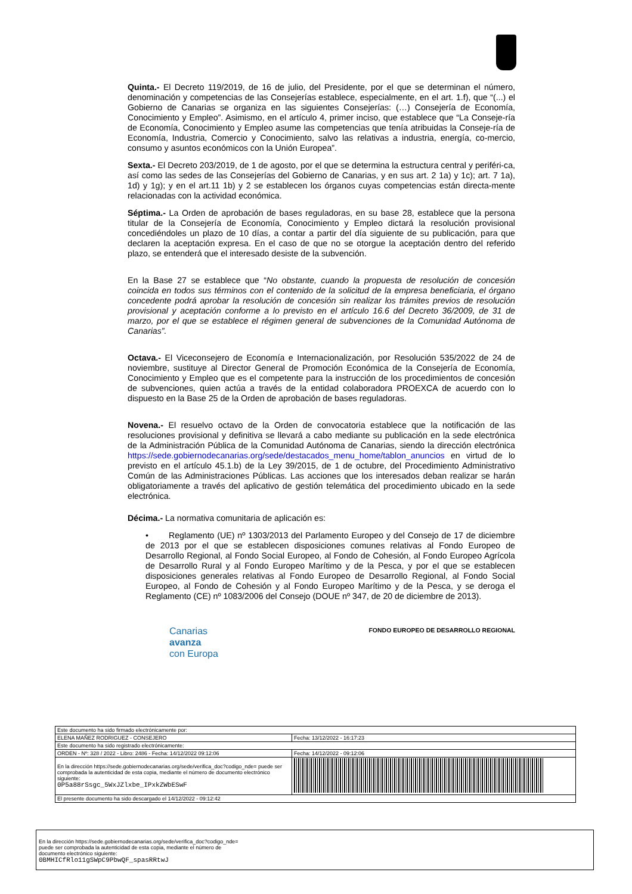Quinta.- El Decreto 119/2019, de 16 de julio, del Presidente, por el que se determinan el número, denominación y competencias de las Consejerías establece, especialmente, en el art. 1.f), que “(...) el Gobierno de Canarias se organiza en las siguientes Consejerías: (…) Consejería de Economía, Conocimiento y Empleo”. Asimismo, en el artículo 4, primer inciso, que establece que “La Conseje-ría de Economía, Conocimiento y Empleo asume las competencias que tenía atribuidas la Conseje-ría de Economía, Industria, Comercio y Conocimiento, salvo las relativas a industria, energía, co-mercio, consumo y asuntos económicos con la Unión Europea”.
Sexta.- El Decreto 203/2019, de 1 de agosto, por el que se determina la estructura central y periféri-ca, así como las sedes de las Consejerías del Gobierno de Canarias, y en sus art. 2 1a) y 1c); art. 7 1a), 1d) y 1g); y en el art.11 1b) y 2 se establecen los órganos cuyas competencias están directa-mente relacionadas con la actividad económica.
Séptima.- La Orden de aprobación de bases reguladoras, en su base 28, establece que la persona titular de la Consejería de Economía, Conocimiento y Empleo dictará la resolución provisional concediéndoles un plazo de 10 días, a contar a partir del día siguiente de su publicación, para que declaren la aceptación expresa. En el caso de que no se otorgue la aceptación dentro del referido plazo, se entenderá que el interesado desiste de la subvención.
En la Base 27 se establece que “No obstante, cuando la propuesta de resolución de concesión coincida en todos sus términos con el contenido de la solicitud de la empresa beneficiaria, el órgano concedente podrá aprobar la resolución de concesión sin realizar los trámites previos de resolución provisional y aceptación conforme a lo previsto en el artículo 16.6 del Decreto 36/2009, de 31 de marzo, por el que se establece el régimen general de subvenciones de la Comunidad Autónoma de Canarias”.
Octava.- El Viceconsejero de Economía e Internacionalización, por Resolución 535/2022 de 24 de noviembre, sustituye al Director General de Promoción Económica de la Consejería de Economía, Conocimiento y Empleo que es el competente para la instrucción de los procedimientos de concesión de subvenciones, quien actúa a través de la entidad colaboradora PROEXCA de acuerdo con lo dispuesto en la Base 25 de la Orden de aprobación de bases reguladoras.
Novena.- El resuelvo octavo de la Orden de convocatoria establece que la notificación de las resoluciones provisional y definitiva se llevará a cabo mediante su publicación en la sede electrónica de la Administración Pública de la Comunidad Autónoma de Canarias, siendo la dirección electrónica https://sede.gobiernodecanarias.org/sede/destacados_menu_home/tablon_anuncios en virtud de lo previsto en el artículo 45.1.b) de la Ley 39/2015, de 1 de octubre, del Procedimiento Administrativo Común de las Administraciones Públicas. Las acciones que los interesados deban realizar se harán obligatoriamente a través del aplicativo de gestión telemática del procedimiento ubicado en la sede electrónica.
Décima.- La normativa comunitaria de aplicación es:
• Reglamento (UE) nº 1303/2013 del Parlamento Europeo y del Consejo de 17 de diciembre de 2013 por el que se establecen disposiciones comunes relativas al Fondo Europeo de Desarrollo Regional, al Fondo Social Europeo, al Fondo de Cohesión, al Fondo Europeo Agrícola de Desarrollo Rural y al Fondo Europeo Marítimo y de la Pesca, y por el que se establecen disposiciones generales relativas al Fondo Europeo de Desarrollo Regional, al Fondo Social Europeo, al Fondo de Cohesión y al Fondo Europeo Marítimo y de la Pesca, y se deroga el Reglamento (CE) nº 1083/2006 del Consejo (DOUE nº 347, de 20 de diciembre de 2013).
Canarias
avanza
con Europa
FONDO EUROPEO DE DESARROLLO REGIONAL
| Este documento ha sido firmado electrónicamente por: | | |
| ELENA MAÑEZ RODRIGUEZ - CONSEJERO | | Fecha: 13/12/2022 - 16:17:23 |
| Este documento ha sido registrado electrónicamente: | | |
| ORDEN - Nº: 328 / 2022 - Libro: 2486 - Fecha: 14/12/2022 09:12:06 | | Fecha: 14/12/2022 - 09:12:06 |
| En la dirección https://sede.gobiernodecanarias.org/sede/verifica_doc?codigo_nde= puede ser comprobada la autenticidad de esta copia, mediante el número de documento electrónico siguiente: 0P5a88rSsgc_5WxJZlxbe_IPxkZWbESwF | | |
| El presente documento ha sido descargado el 14/12/2022 - 09:12:42 | | |
En la dirección https://sede.gobiernodecanarias.org/sede/verifica_doc?codigo_nde=
puede ser comprobada la autenticidad de esta copia, mediante el número de
documento electrónico siguiente:
0BMHICfRlo11gSWpC9PbwQF_spasRRtwJ